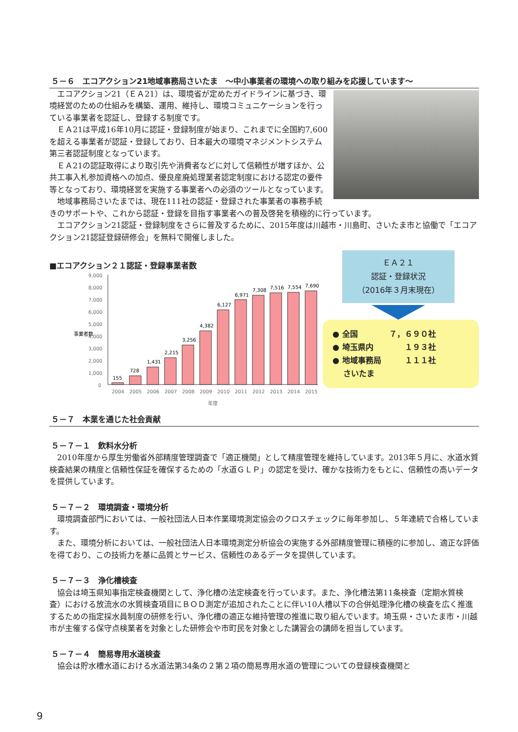５－６　エコアクション21地域事務局さいたま　～中小事業者の環境への取り組みを応援しています～
エコアクション21（ＥＡ21）は、環境省が定めたガイドラインに基づき、環境経営のための仕組みを構築、運用、維持し、環境コミュニケーションを行っている事業者を認証し、登録する制度です。
ＥＡ21は平成16年10月に認証・登録制度が始まり、これまでに全国約7,600を超える事業者が認証・登録しており、日本最大の環境マネジメントシステム第三者認証制度となっています。
ＥＡ21の認証取得により取引先や消費者などに対して信頼性が増すほか、公共工事入札参加資格への加点、優良産廃処理業者認定制度における認定の要件等となっており、環境経営を実施する事業者への必須のツールとなっています。
地域事務局さいたまでは、現在111社の認証・登録された事業者の事務手続きのサポートや、これから認証・登録を目指す事業者への普及啓発を積極的に行っています。
エコアクション21認証・登録制度をさらに普及するために、2015年度は川越市・川島町、さいたま市と協働で「エコアクション21認証登録研修会」を無料で開催しました。
■エコアクション２１認証・登録事業者数
事業者数
9,000
8,000
7,000
6,000
5,000
4,000
3,000
2,000
1,000
0
155
728
1,431
2,215
3,256
4,382
6,127
6,971
7,308
7,516
7,554
7,690
2004
2005
2006
2007
2008
2009
2010
2011
2012
2013
2014
2015
年度
ＥＡ２１
認証・登録状況
（2016年３月末現在）
● 全国　　　　７，６９０社
● 埼玉県内　　　　１９３社
● 地域事務局　　　１１１社
　 さいたま
５－７　本業を通じた社会貢献
５－７－１　飲料水分析
2010年度から厚生労働省外部精度管理調査で「適正機関」として精度管理を維持しています。2013年５月に、水道水質検査結果の精度と信頼性保証を確保するための「水道ＧＬＰ」の認定を受け、確かな技術力をもとに、信頼性の高いデータを提供しています。
５－７－２　環境調査・環境分析
環境調査部門においては、一般社団法人日本作業環境測定協会のクロスチェックに毎年参加し、５年連続で合格しています。
また、環境分析においては、一般社団法人日本環境測定分析協会の実施する外部精度管理に積極的に参加し、適正な評価を得ており、この技術力を基に品質とサービス、信頼性のあるデータを提供しています。
５－７－３　浄化槽検査
協会は埼玉県知事指定検査機関として、浄化槽の法定検査を行っています。また、浄化槽法第11条検査（定期水質検査）における放流水の水質検査項目にＢＯＤ測定が追加されたことに伴い10人槽以下の合併処理浄化槽の検査を広く推進するための指定採水員制度の研修を行い、浄化槽の適正な維持管理の推進に取り組んでいます。埼玉県・さいたま市・川越市が主催する保守点検業者を対象とした研修会や市町民を対象とした講習会の講師を担当しています。
５－７－４　簡易専用水道検査
協会は貯水槽水道における水道法第34条の２第２項の簡易専用水道の管理についての登録検査機関と
9